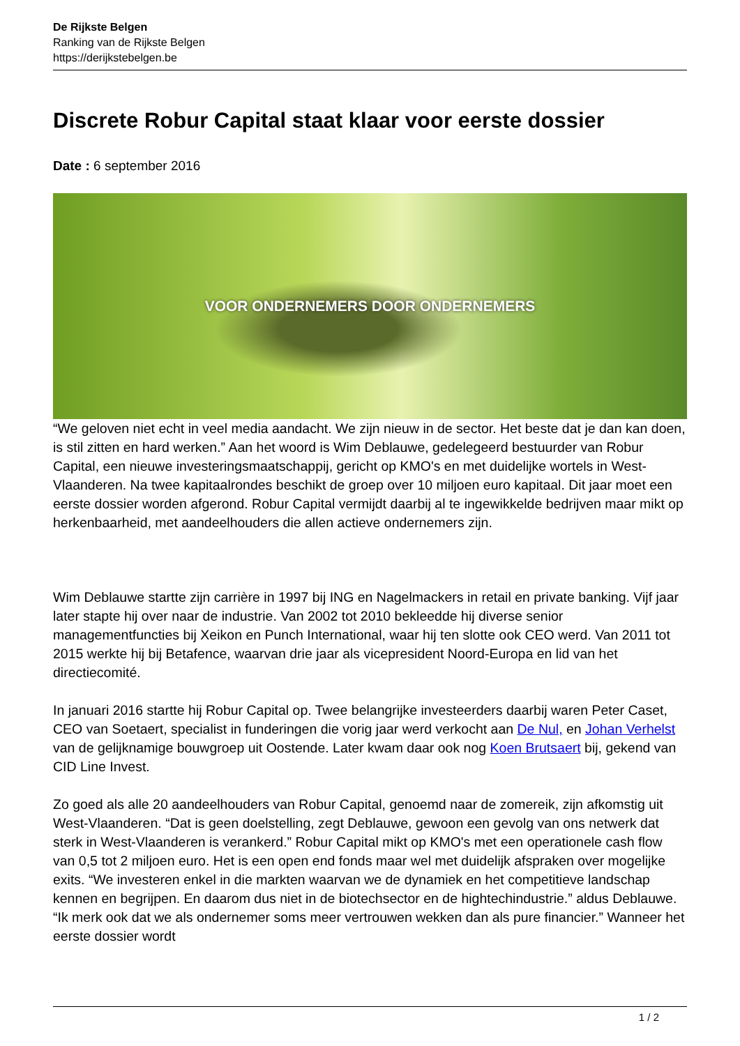De Rijkste Belgen
Ranking van de Rijkste Belgen
https://derijkstebelgen.be
Discrete Robur Capital staat klaar voor eerste dossier
Date : 6 september 2016
VOOR ONDERNEMERS DOOR ONDERNEMERS
“We geloven niet echt in veel media aandacht. We zijn nieuw in de sector. Het beste dat je dan kan doen, is stil zitten en hard werken.” Aan het woord is Wim Deblauwe, gedelegeerd bestuurder van Robur Capital, een nieuwe investeringsmaatschappij, gericht op KMO's en met duidelijke wortels in West-Vlaanderen. Na twee kapitaalrondes beschikt de groep over 10 miljoen euro kapitaal. Dit jaar moet een eerste dossier worden afgerond. Robur Capital vermijdt daarbij al te ingewikkelde bedrijven maar mikt op herkenbaarheid, met aandeelhouders die allen actieve ondernemers zijn.
Wim Deblauwe startte zijn carrière in 1997 bij ING en Nagelmackers in retail en private banking. Vijf jaar later stapte hij over naar de industrie. Van 2002 tot 2010 bekleedde hij diverse senior managementfuncties bij Xeikon en Punch International, waar hij ten slotte ook CEO werd. Van 2011 tot 2015 werkte hij bij Betafence, waarvan drie jaar als vicepresident Noord-Europa en lid van het directiecomité.
In januari 2016 startte hij Robur Capital op. Twee belangrijke investeerders daarbij waren Peter Caset, CEO van Soetaert, specialist in funderingen die vorig jaar werd verkocht aan De Nul, en Johan Verhelst van de gelijknamige bouwgroep uit Oostende. Later kwam daar ook nog Koen Brutsaert bij, gekend van CID Line Invest.
Zo goed als alle 20 aandeelhouders van Robur Capital, genoemd naar de zomereik, zijn afkomstig uit West-Vlaanderen. “Dat is geen doelstelling, zegt Deblauwe, gewoon een gevolg van ons netwerk dat sterk in West-Vlaanderen is verankerd.” Robur Capital mikt op KMO's met een operationele cash flow van 0,5 tot 2 miljoen euro. Het is een open end fonds maar wel met duidelijk afspraken over mogelijke exits. “We investeren enkel in die markten waarvan we de dynamiek en het competitieve landschap kennen en begrijpen. En daarom dus niet in de biotechsector en de hightechindustrie.” aldus Deblauwe. “Ik merk ook dat we als ondernemer soms meer vertrouwen wekken dan als pure financier.” Wanneer het eerste dossier wordt
1 / 2